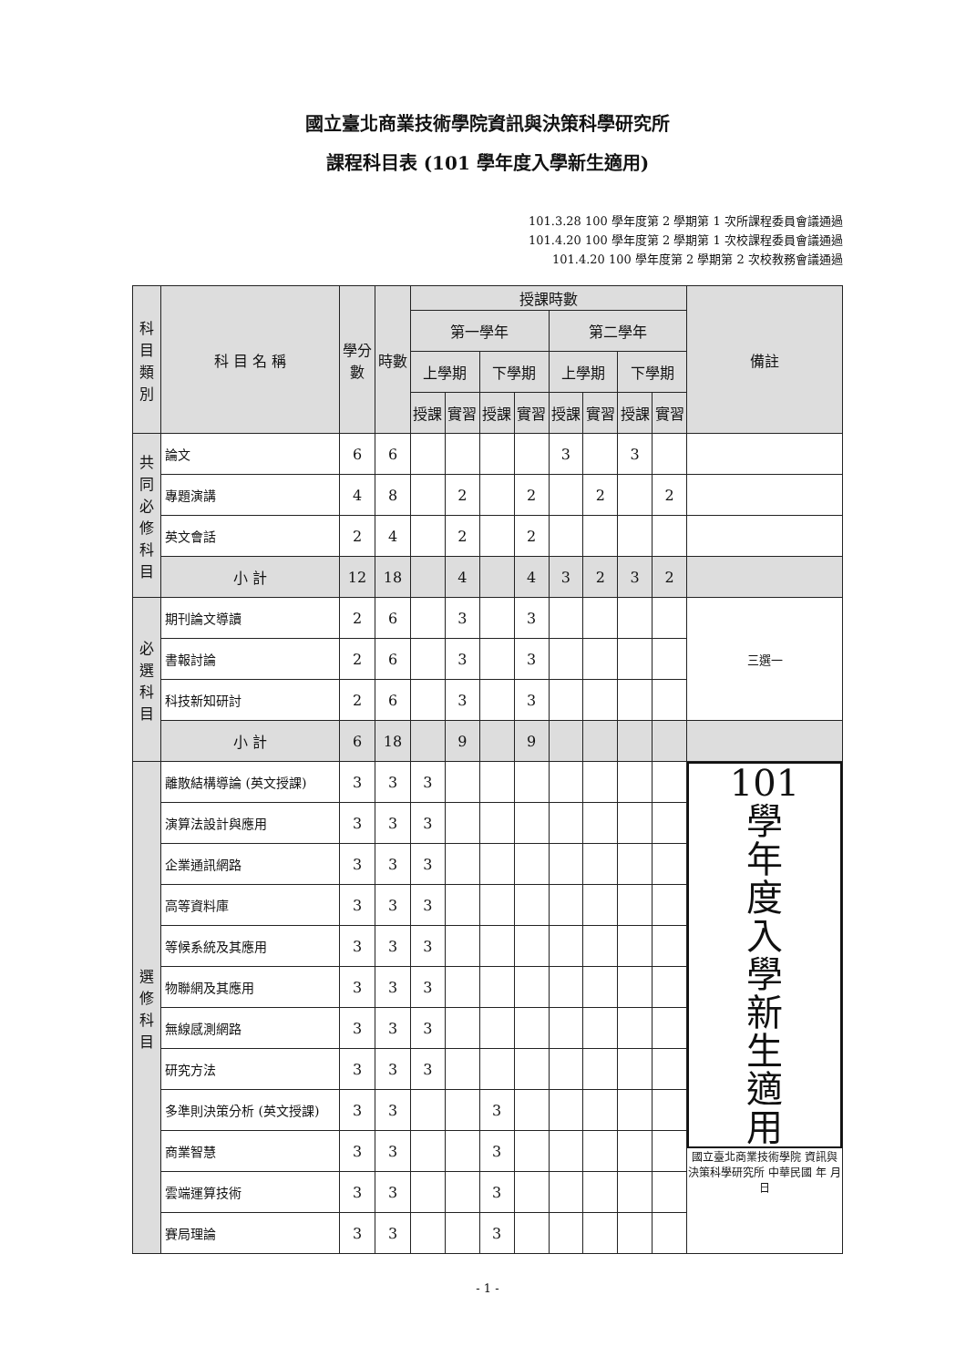國立臺北商業技術學院資訊與決策科學研究所
課程科目表 (101 學年度入學新生適用)
101.3.28 100 學年度第 2 學期第 1 次所課程委員會議通過
101.4.20 100 學年度第 2 學期第 1 次校課程委員會議通過
101.4.20 100 學年度第 2 學期第 2 次校教務會議通過
| 科目類別 | 科 目 名 稱 | 學分數 | 時數 | 授課時數 | | | | | | | | 備註 |
| --- | --- | --- | --- | --- | --- | --- | --- | --- | --- | --- | --- | --- |
| | | | | 第一學年 | | | | 第二學年 | | | | |
| | | | | 上學期 | | 下學期 | | 上學期 | | 下學期 | | |
| | | | | 授課 | 實習 | 授課 | 實習 | 授課 | 實習 | 授課 | 實習 | |
| 共同必修科目 | 論文 | 6 | 6 | | | | | 3 | | 3 | | |
| | 專題演講 | 4 | 8 | | 2 | | 2 | | 2 | | 2 | |
| | 英文會話 | 2 | 4 | | 2 | | 2 | | | | | |
| | 小 計 | 12 | 18 | | 4 | | 4 | 3 | 2 | 3 | 2 | |
| 必選科目 | 期刊論文導讀 | 2 | 6 | | 3 | | 3 | | | | | 三選一 |
| | 書報討論 | 2 | 6 | | 3 | | 3 | | | | | |
| | 科技新知研討 | 2 | 6 | | 3 | | 3 | | | | | |
| | 小 計 | 6 | 18 | | 9 | | 9 | | | | | |
| 選修科目 | 離散結構導論 (英文授課) | 3 | 3 | 3 | | | | | | | | 101 學 年 度 入 學 新 生 適 用 國立臺北商業技術學院 資訊與決策科學研究所 中華民國 年 月 日 |
| | 演算法設計與應用 | 3 | 3 | 3 | | | | | | | | |
| | 企業通訊網路 | 3 | 3 | 3 | | | | | | | | |
| | 高等資料庫 | 3 | 3 | 3 | | | | | | | | |
| | 等候系統及其應用 | 3 | 3 | 3 | | | | | | | | |
| | 物聯網及其應用 | 3 | 3 | 3 | | | | | | | | |
| | 無線感測網路 | 3 | 3 | 3 | | | | | | | | |
| | 研究方法 | 3 | 3 | 3 | | | | | | | | |
| | 多準則決策分析 (英文授課) | 3 | 3 | | | 3 | | | | | | |
| | 商業智慧 | 3 | 3 | | | 3 | | | | | | |
| | 雲端運算技術 | 3 | 3 | | | 3 | | | | | | |
| | 賽局理論 | 3 | 3 | | | 3 | | | | | | |
- 1 -